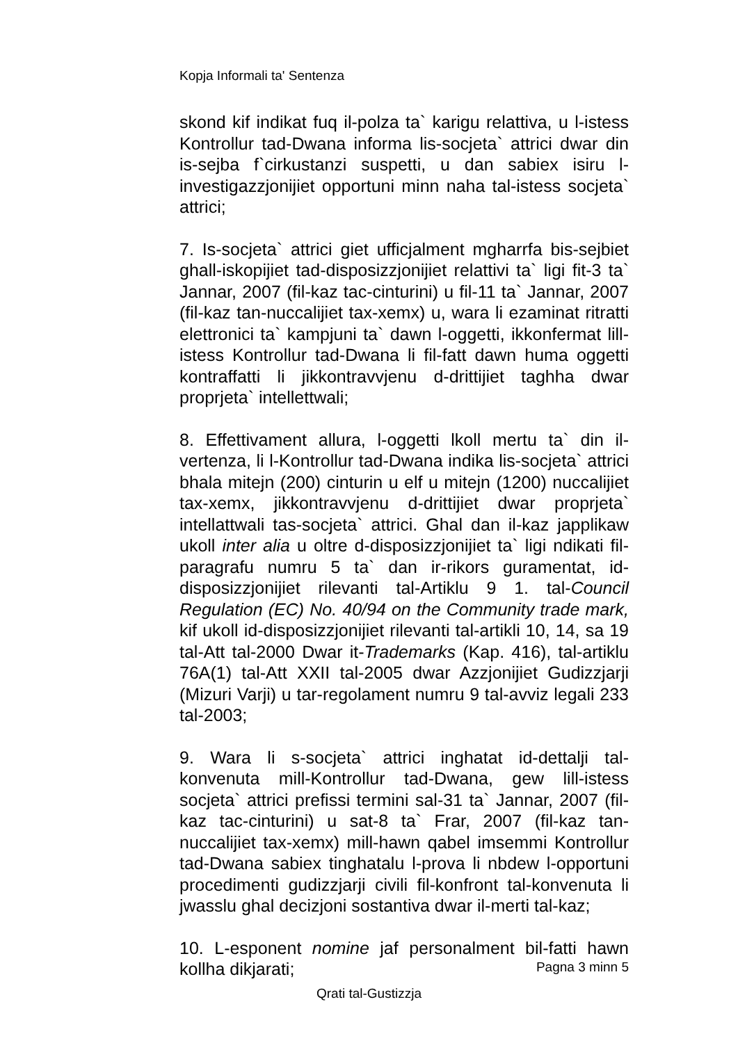Kopja Informali ta' Sentenza
skond kif indikat fuq il-polza ta` karigu relattiva, u l-istess Kontrollur tad-Dwana informa lis-socjeta` attrici dwar din is-sejba f`cirkustanzi suspetti, u dan sabiex isiru l-investigazzjonijiet opportuni minn naha tal-istess socjeta` attrici;
7. Is-socjeta` attrici giet ufficjalment mgharrfa bis-sejbiet ghall-iskopijiet tad-disposizzjonijiet relattivi ta` ligi fit-3 ta` Jannar, 2007 (fil-kaz tac-cinturini) u fil-11 ta` Jannar, 2007 (fil-kaz tan-nuccalijiet tax-xemx) u, wara li ezaminat ritratti elettronici ta` kampjuni ta` dawn l-oggetti, ikkonfermat lill-istess Kontrollur tad-Dwana li fil-fatt dawn huma oggetti kontraffatti li jikkontravvjenu d-drittijiet taghha dwar proprjeta` intellettwali;
8. Effettivament allura, l-oggetti lkoll mertu ta` din il-vertenza, li l-Kontrollur tad-Dwana indika lis-socjeta` attrici bhala mitejn (200) cinturin u elf u mitejn (1200) nuccalijiet tax-xemx, jikkontravvjenu d-drittijiet dwar proprjeta` intellattwali tas-socjeta` attrici. Ghal dan il-kaz japplikaw ukoll inter alia u oltre d-disposizzjonijiet ta` ligi ndikati fil-paragrafu numru 5 ta` dan ir-rikors guramentat, id-disposizzjonijiet rilevanti tal-Artiklu 9 1. tal-Council Regulation (EC) No. 40/94 on the Community trade mark, kif ukoll id-disposizzjonijiet rilevanti tal-artikli 10, 14, sa 19 tal-Att tal-2000 Dwar it-Trademarks (Kap. 416), tal-artiklu 76A(1) tal-Att XXII tal-2005 dwar Azzjonijiet Gudizzjarji (Mizuri Varji) u tar-regolament numru 9 tal-avviz legali 233 tal-2003;
9. Wara li s-socjeta` attrici inghatat id-dettalji tal-konvenuta mill-Kontrollur tad-Dwana, gew lill-istess socjeta` attrici prefissi termini sal-31 ta` Jannar, 2007 (fil-kaz tac-cinturini) u sat-8 ta` Frar, 2007 (fil-kaz tan-nuccalijiet tax-xemx) mill-hawn qabel imsemmi Kontrollur tad-Dwana sabiex tinghatalu l-prova li nbdew l-opportuni procedimenti gudizzjarji civili fil-konfront tal-konvenuta li jwasslu ghal decizjoni sostantiva dwar il-merti tal-kaz;
10. L-esponent nomine jaf personalment bil-fatti hawn kollha dikjarati;
Pagna 3 minn 5
Qrati tal-Gustizzja